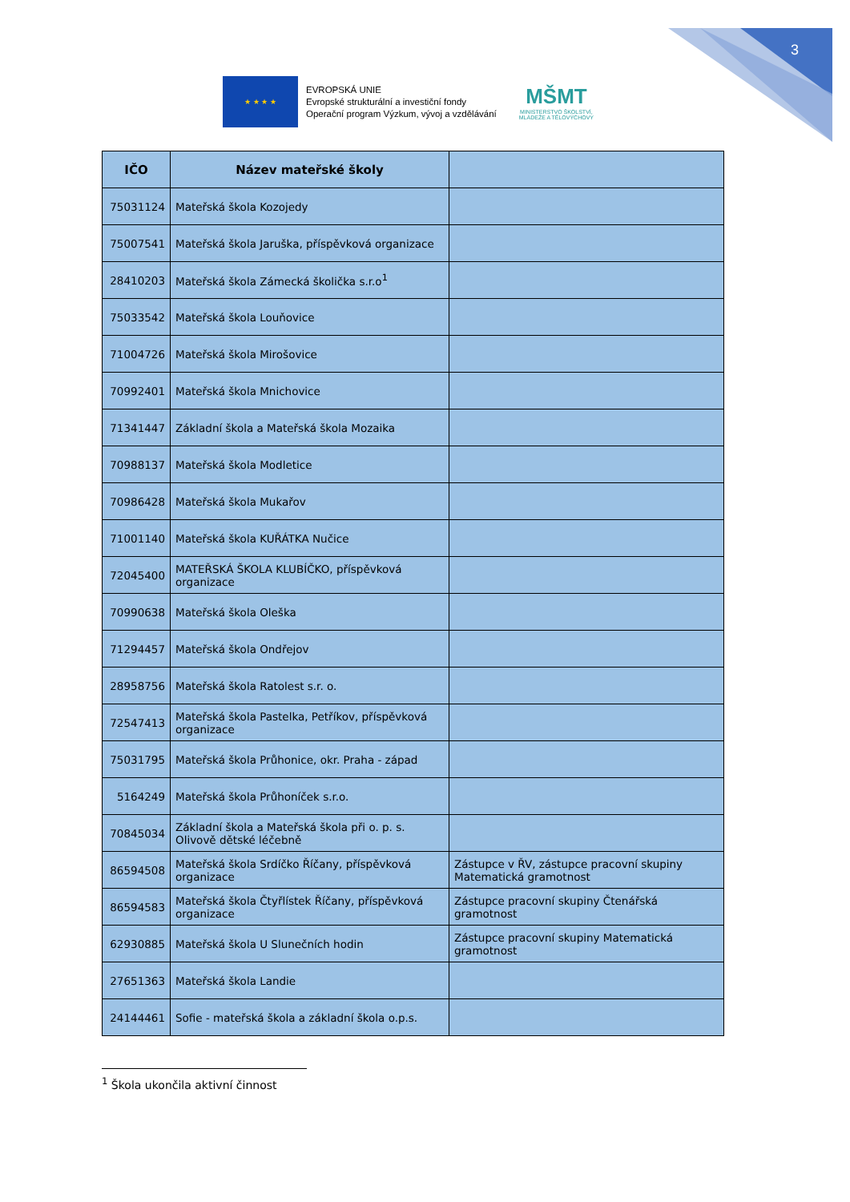3
★ ★ ★ ★
EVROPSKÁ UNIE
Evropské strukturální a investiční fondy
Operační program Výzkum, vývoj a vzdělávání
MŠMT
MINISTERSTVO ŠKOLSTVÍ,
MLÁDEŽE A TĚLOVÝCHOVY
| IČO | Název mateřské školy | |
| --- | --- | --- |
| 75031124 | Mateřská škola Kozojedy | |
| 75007541 | Mateřská škola Jaruška, příspěvková organizace | |
| 28410203 | Mateřská škola Zámecká školička s.r.o<sup>1</sup> | |
| 75033542 | Mateřská škola Louňovice | |
| 71004726 | Mateřská škola Mirošovice | |
| 70992401 | Mateřská škola Mnichovice | |
| 71341447 | Základní škola a Mateřská škola Mozaika | |
| 70988137 | Mateřská škola Modletice | |
| 70986428 | Mateřská škola Mukařov | |
| 71001140 | Mateřská škola KUŘÁTKA Nučice | |
| 72045400 | MATEŘSKÁ ŠKOLA KLUBÍČKO, příspěvková organizace | |
| 70990638 | Mateřská škola Oleška | |
| 71294457 | Mateřská škola Ondřejov | |
| 28958756 | Mateřská škola Ratolest s.r. o. | |
| 72547413 | Mateřská škola Pastelka, Petříkov, příspěvková organizace | |
| 75031795 | Mateřská škola Průhonice, okr. Praha - západ | |
| 5164249 | Mateřská škola Průhoníček s.r.o. | |
| 70845034 | Základní škola a Mateřská škola při o. p. s. Olivově dětské léčebně | |
| 86594508 | Mateřská škola Srdíčko Říčany, příspěvková organizace | Zástupce v ŘV, zástupce pracovní skupiny Matematická gramotnost |
| 86594583 | Mateřská škola Čtyřlístek Říčany, příspěvková organizace | Zástupce pracovní skupiny Čtenářská gramotnost |
| 62930885 | Mateřská škola U Slunečních hodin | Zástupce pracovní skupiny Matematická gramotnost |
| 27651363 | Mateřská škola Landie | |
| 24144461 | Sofie - mateřská škola a základní škola o.p.s. | |
<sup>1</sup> Škola ukončila aktivní činnost